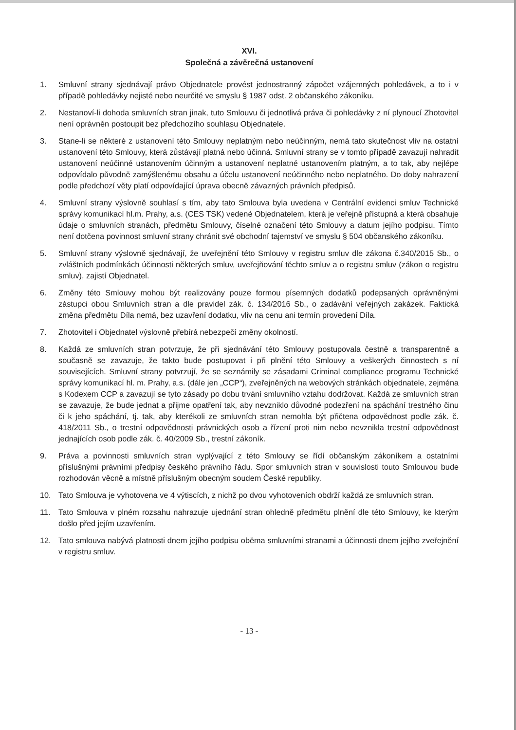XVI.
Společná a závěrečná ustanovení
1. Smluvní strany sjednávají právo Objednatele provést jednostranný zápočet vzájemných pohledávek, a to i v případě pohledávky nejisté nebo neurčité ve smyslu § 1987 odst. 2 občanského zákoníku.
2. Nestanoví-li dohoda smluvních stran jinak, tuto Smlouvu či jednotlivá práva či pohledávky z ní plynoucí Zhotovitel není oprávněn postoupit bez předchozího souhlasu Objednatele.
3. Stane-li se některé z ustanovení této Smlouvy neplatným nebo neúčinným, nemá tato skutečnost vliv na ostatní ustanovení této Smlouvy, která zůstávají platná nebo účinná. Smluvní strany se v tomto případě zavazují nahradit ustanovení neúčinné ustanovením účinným a ustanovení neplatné ustanovením platným, a to tak, aby nejlépe odpovídalo původně zamýšlenému obsahu a účelu ustanovení neúčinného nebo neplatného. Do doby nahrazení podle předchozí věty platí odpovídající úprava obecně závazných právních předpisů.
4. Smluvní strany výslovně souhlasí s tím, aby tato Smlouva byla uvedena v Centrální evidenci smluv Technické správy komunikací hl.m. Prahy, a.s. (CES TSK) vedené Objednatelem, která je veřejně přístupná a která obsahuje údaje o smluvních stranách, předmětu Smlouvy, číselné označení této Smlouvy a datum jejího podpisu. Tímto není dotčena povinnost smluvní strany chránit své obchodní tajemství ve smyslu § 504 občanského zákoníku.
5. Smluvní strany výslovně sjednávají, že uveřejnění této Smlouvy v registru smluv dle zákona č.340/2015 Sb., o zvláštních podmínkách účinnosti některých smluv, uveřejňování těchto smluv a o registru smluv (zákon o registru smluv), zajistí Objednatel.
6. Změny této Smlouvy mohou být realizovány pouze formou písemných dodatků podepsaných oprávněnými zástupci obou Smluvních stran a dle pravidel zák. č. 134/2016 Sb., o zadávání veřejných zakázek. Faktická změna předmětu Díla nemá, bez uzavření dodatku, vliv na cenu ani termín provedení Díla.
7. Zhotovitel i Objednatel výslovně přebírá nebezpečí změny okolností.
8. Každá ze smluvních stran potvrzuje, že při sjednávání této Smlouvy postupovala čestně a transparentně a současně se zavazuje, že takto bude postupovat i při plnění této Smlouvy a veškerých činnostech s ní souvisejících. Smluvní strany potvrzují, že se seznámily se zásadami Criminal compliance programu Technické správy komunikací hl. m. Prahy, a.s. (dále jen „CCP“), zveřejněných na webových stránkách objednatele, zejména s Kodexem CCP a zavazují se tyto zásady po dobu trvání smluvního vztahu dodržovat. Každá ze smluvních stran se zavazuje, že bude jednat a přijme opatření tak, aby nevzniklo důvodné podezření na spáchání trestného činu či k jeho spáchání, tj. tak, aby kterékoli ze smluvních stran nemohla být přičtena odpovědnost podle zák. č. 418/2011 Sb., o trestní odpovědnosti právnických osob a řízení proti nim nebo nevznikla trestní odpovědnost jednajících osob podle zák. č. 40/2009 Sb., trestní zákoník.
9. Práva a povinnosti smluvních stran vyplývající z této Smlouvy se řídí občanským zákoníkem a ostatními příslušnými právními předpisy českého právního řádu. Spor smluvních stran v souvislosti touto Smlouvou bude rozhodován věcně a místně příslušným obecným soudem České republiky.
10. Tato Smlouva je vyhotovena ve 4 výtiscích, z nichž po dvou vyhotoveních obdrží každá ze smluvních stran.
11. Tato Smlouva v plném rozsahu nahrazuje ujednání stran ohledně předmětu plnění dle této Smlouvy, ke kterým došlo před jejím uzavřením.
12. Tato smlouva nabývá platnosti dnem jejího podpisu oběma smluvními stranami a účinnosti dnem jejího zveřejnění v registru smluv.
- 13 -